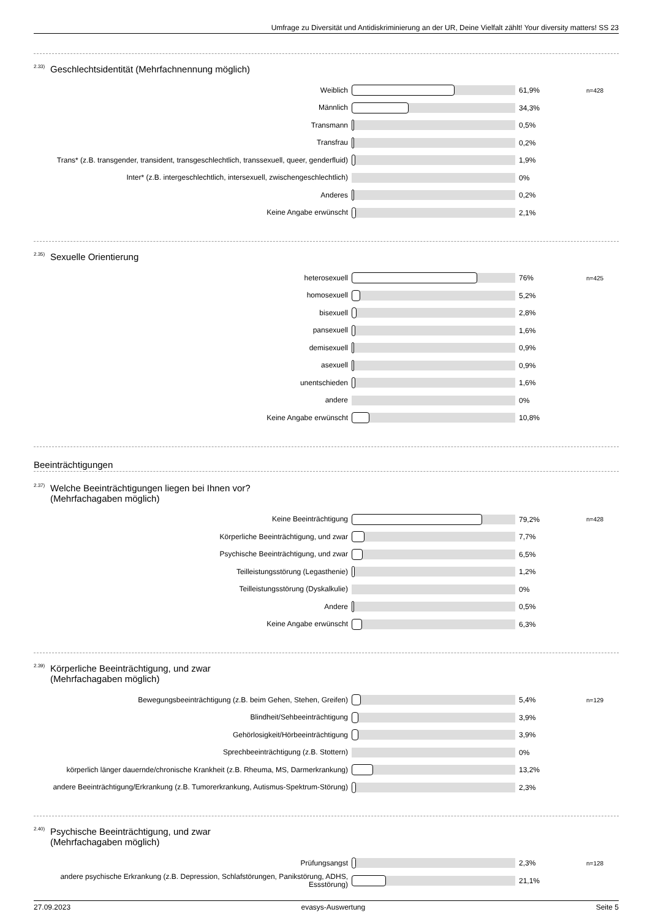Umfrage zu Diversität und Antidiskriminierung an der UR, Deine Vielfalt zählt! Your diversity matters! SS 23
<sup>2.33)</sup> Geschlechtsidentität (Mehrfachnennung möglich)
Weiblich
61,9%
n=428
Männlich
34,3%
Transmann
0,5%
Transfrau
0,2%
Trans* (z.B. transgender, transident, transgeschlechtlich, transsexuell, queer, genderfluid)
1,9%
Inter* (z.B. intergeschlechtlich, intersexuell, zwischengeschlechtlich)
0%
Anderes
0,2%
Keine Angabe erwünscht
2,1%
<sup>2.35)</sup> Sexuelle Orientierung
heterosexuell
76%
n=425
homosexuell
5,2%
bisexuell
2,8%
pansexuell
1,6%
demisexuell
0,9%
asexuell
0,9%
unentschieden
1,6%
andere
0%
Keine Angabe erwünscht
10,8%
Beeinträchtigungen
<sup>2.37)</sup> Welche Beeinträchtigungen liegen bei Ihnen vor?
(Mehrfachagaben möglich)
Keine Beeinträchtigung
79,2%
n=428
Körperliche Beeinträchtigung, und zwar
7,7%
Psychische Beeinträchtigung, und zwar
6,5%
Teilleistungsstörung (Legasthenie)
1,2%
Teilleistungsstörung (Dyskalkulie)
0%
Andere
0,5%
Keine Angabe erwünscht
6,3%
<sup>2.39)</sup> Körperliche Beeinträchtigung, und zwar
(Mehrfachagaben möglich)
Bewegungsbeeinträchtigung (z.B. beim Gehen, Stehen, Greifen)
5,4%
n=129
Blindheit/Sehbeeinträchtigung
3,9%
Gehörlosigkeit/Hörbeeinträchtigung
3,9%
Sprechbeeinträchtigung (z.B. Stottern)
0%
körperlich länger dauernde/chronische Krankheit (z.B. Rheuma, MS, Darmerkrankung)
13,2%
andere Beeinträchtigung/Erkrankung (z.B. Tumorerkrankung, Autismus-Spektrum-Störung)
2,3%
<sup>2.40)</sup> Psychische Beeinträchtigung, und zwar
(Mehrfachagaben möglich)
Prüfungsangst
2,3%
n=128
andere psychische Erkrankung (z.B. Depression, Schlafstörungen, Panikstörung, ADHS, Essstörung)
21,1%
27.09.2023 evasys-Auswertung Seite 5